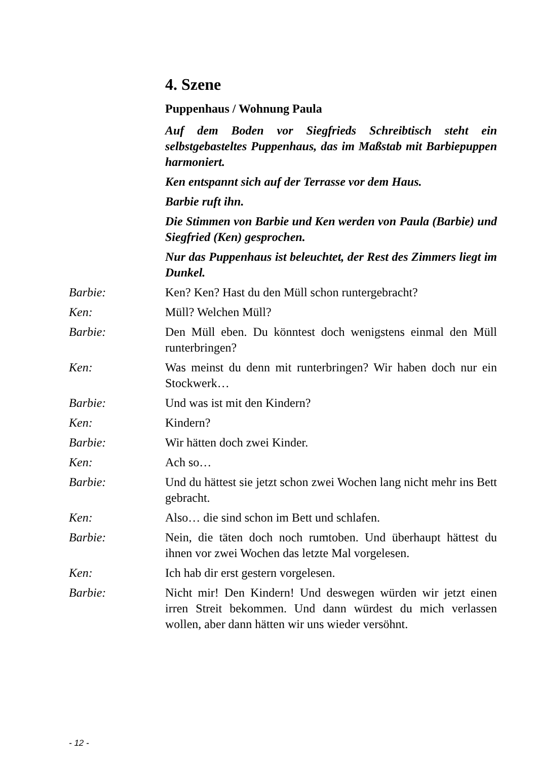4. Szene
Puppenhaus / Wohnung Paula
Auf dem Boden vor Siegfrieds Schreibtisch steht ein selbstgebasteltes Puppenhaus, das im Maßstab mit Barbiepuppen harmoniert.
Ken entspannt sich auf der Terrasse vor dem Haus.
Barbie ruft ihn.
Die Stimmen von Barbie und Ken werden von Paula (Barbie) und Siegfried (Ken) gesprochen.
Nur das Puppenhaus ist beleuchtet, der Rest des Zimmers liegt im Dunkel.
Barbie: Ken? Ken? Hast du den Müll schon runtergebracht?
Ken: Müll? Welchen Müll?
Barbie: Den Müll eben. Du könntest doch wenigstens einmal den Müll runterbringen?
Ken: Was meinst du denn mit runterbringen? Wir haben doch nur ein Stockwerk…
Barbie: Und was ist mit den Kindern?
Ken: Kindern?
Barbie: Wir hätten doch zwei Kinder.
Ken: Ach so…
Barbie: Und du hättest sie jetzt schon zwei Wochen lang nicht mehr ins Bett gebracht.
Ken: Also… die sind schon im Bett und schlafen.
Barbie: Nein, die täten doch noch rumtoben. Und überhaupt hättest du ihnen vor zwei Wochen das letzte Mal vorgelesen.
Ken: Ich hab dir erst gestern vorgelesen.
Barbie: Nicht mir! Den Kindern! Und deswegen würden wir jetzt einen irren Streit bekommen. Und dann würdest du mich verlassen wollen, aber dann hätten wir uns wieder versöhnt.
- 12 -